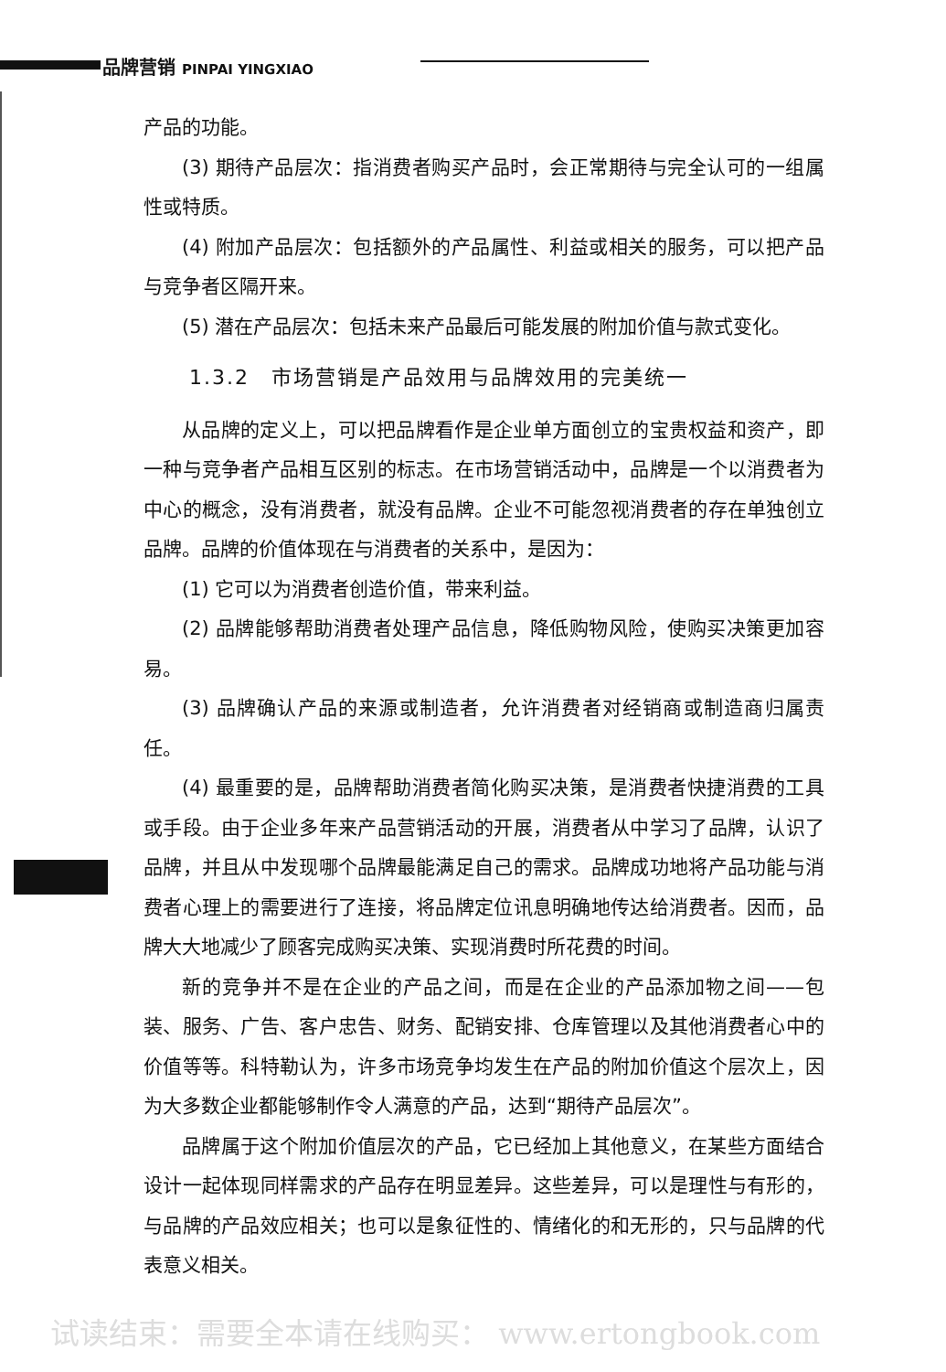品牌营销 PINPAI YINGXIAO
产品的功能。
(3) 期待产品层次：指消费者购买产品时，会正常期待与完全认可的一组属性或特质。
(4) 附加产品层次：包括额外的产品属性、利益或相关的服务，可以把产品与竞争者区隔开来。
(5) 潜在产品层次：包括未来产品最后可能发展的附加价值与款式变化。
1.3.2　市场营销是产品效用与品牌效用的完美统一
从品牌的定义上，可以把品牌看作是企业单方面创立的宝贵权益和资产，即一种与竞争者产品相互区别的标志。在市场营销活动中，品牌是一个以消费者为中心的概念，没有消费者，就没有品牌。企业不可能忽视消费者的存在单独创立品牌。品牌的价值体现在与消费者的关系中，是因为：
(1) 它可以为消费者创造价值，带来利益。
(2) 品牌能够帮助消费者处理产品信息，降低购物风险，使购买决策更加容易。
(3) 品牌确认产品的来源或制造者，允许消费者对经销商或制造商归属责任。
(4) 最重要的是，品牌帮助消费者简化购买决策，是消费者快捷消费的工具或手段。由于企业多年来产品营销活动的开展，消费者从中学习了品牌，认识了品牌，并且从中发现哪个品牌最能满足自己的需求。品牌成功地将产品功能与消费者心理上的需要进行了连接，将品牌定位讯息明确地传达给消费者。因而，品牌大大地减少了顾客完成购买决策、实现消费时所花费的时间。
新的竞争并不是在企业的产品之间，而是在企业的产品添加物之间——包装、服务、广告、客户忠告、财务、配销安排、仓库管理以及其他消费者心中的价值等等。科特勒认为，许多市场竞争均发生在产品的附加价值这个层次上，因为大多数企业都能够制作令人满意的产品，达到“期待产品层次”。
品牌属于这个附加价值层次的产品，它已经加上其他意义，在某些方面结合设计一起体现同样需求的产品存在明显差异。这些差异，可以是理性与有形的，与品牌的产品效应相关；也可以是象征性的、情绪化的和无形的，只与品牌的代表意义相关。
试读结束：需要全本请在线购买： www.ertongbook.com